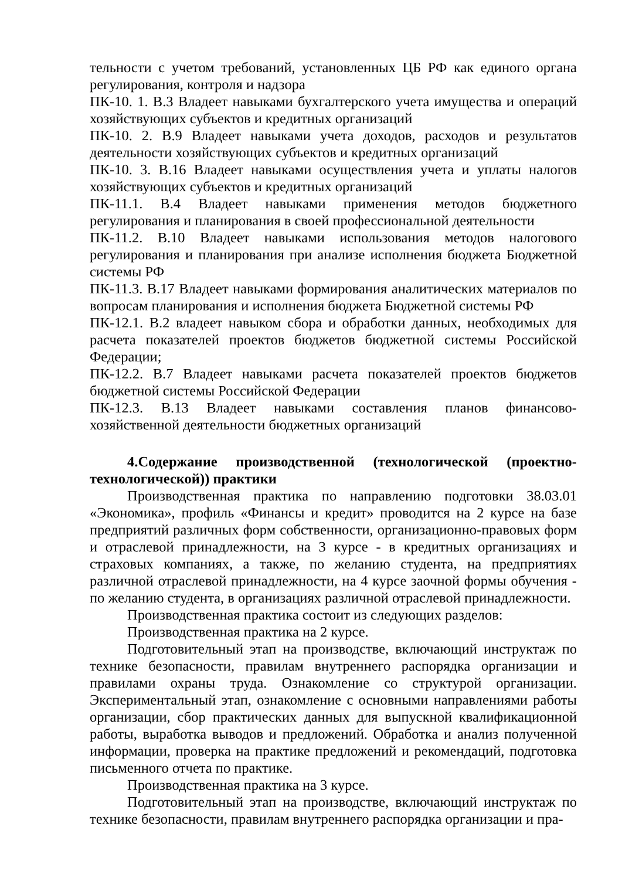тельности с учетом требований, установленных ЦБ РФ как единого органа регулирования, контроля и надзора
ПК-10. 1. В.3 Владеет навыками бухгалтерского учета имущества и операций хозяйствующих субъектов и кредитных организаций
ПК-10. 2. В.9 Владеет навыками учета доходов, расходов и результатов деятельности хозяйствующих субъектов и кредитных организаций
ПК-10. 3. В.16 Владеет навыками осуществления учета и уплаты налогов хозяйствующих субъектов и кредитных организаций
ПК-11.1. В.4 Владеет навыками применения методов бюджетного регулирования и планирования в своей профессиональной деятельности
ПК-11.2. В.10 Владеет навыками использования методов налогового регулирования и планирования при анализе исполнения бюджета Бюджетной системы РФ
ПК-11.3. В.17 Владеет навыками формирования аналитических материалов по вопросам планирования и исполнения бюджета Бюджетной системы РФ
ПК-12.1. В.2 владеет навыком сбора и обработки данных, необходимых для расчета показателей проектов бюджетов бюджетной системы Российской Федерации;
ПК-12.2. В.7 Владеет навыками расчета показателей проектов бюджетов бюджетной системы Российской Федерации
ПК-12.3. В.13 Владеет навыками составления планов финансово-хозяйственной деятельности бюджетных организаций
4.Содержание производственной (технологической (проектно-технологической)) практики
Производственная практика по направлению подготовки 38.03.01 «Экономика», профиль «Финансы и кредит» проводится на 2 курсе на базе предприятий различных форм собственности, организационно-правовых форм и отраслевой принадлежности, на 3 курсе - в кредитных организациях и страховых компаниях, а также, по желанию студента, на предприятиях различной отраслевой принадлежности, на 4 курсе заочной формы обучения - по желанию студента, в организациях различной отраслевой принадлежности.
Производственная практика состоит из следующих разделов:
Производственная практика на 2 курсе.
Подготовительный этап на производстве, включающий инструктаж по технике безопасности, правилам внутреннего распорядка организации и правилами охраны труда. Ознакомление со структурой организации. Экспериментальный этап, ознакомление с основными направлениями работы организации, сбор практических данных для выпускной квалификационной работы, выработка выводов и предложений. Обработка и анализ полученной информации, проверка на практике предложений и рекомендаций, подготовка письменного отчета по практике.
Производственная практика на 3 курсе.
Подготовительный этап на производстве, включающий инструктаж по технике безопасности, правилам внутреннего распорядка организации и пра-